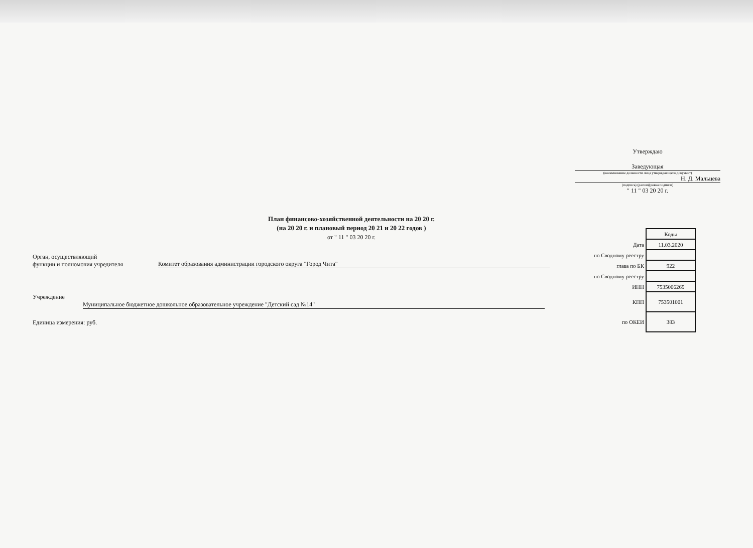Утверждаю
Заведующая
(наименование должности лица утверждающего документ)
Н. Д. Мальцева
(подпись) (расшифровка подписи)
" 11 " 03 20 20 г.
План финансово-хозяйственной деятельности на 20 20 г.
(на 20 20 г. и плановый период 20 21 и 20 22 годов )
от " 11 " 03 20 20 г.
Орган, осуществляющий
функции и полномочия учредителя
Комитет образования администрации городского округа "Город Чита"
Учреждение
Муниципальное бюджетное дошкольное образовательное учреждение "Детский сад №14"
Единица измерения: руб.
| | Коды |
| Дата | 11.03.2020 |
| по Сводному реестру | |
| глава по БК | 922 |
| по Сводному реестру | |
| ИНН | 7535006269 |
| КПП | 753501001 |
| по ОКЕИ | 383 |